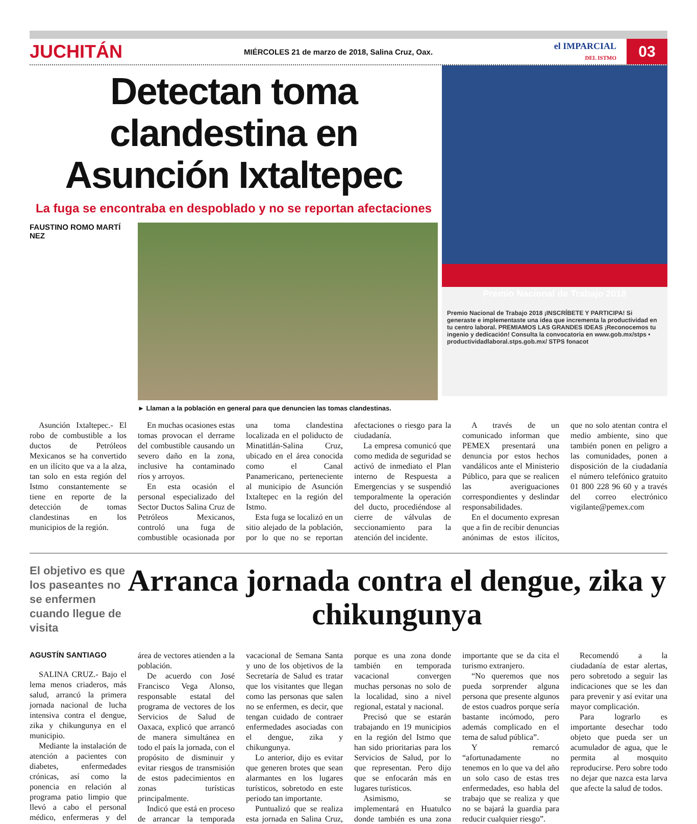JUCHITÁN
MIÉRCOLES 21 de marzo de 2018, Salina Cruz, Oax.
el IMPARCIAL
DEL ISTMO
03
Detectan toma clandestina en Asunción Ixtaltepec
La fuga se encontraba en despoblado y no se reportan afectaciones
FAUSTINO ROMO MARTÍ NEZ
► Llaman a la población en general para que denuncien las tomas clandestinas.
Premio Nacional de Trabajo 2018
Premio Nacional de Trabajo 2018 ¡INSCRÍBETE Y PARTICIPA! Si generaste e implementaste una idea que incrementa la productividad en tu centro laboral. PREMIAMOS LAS GRANDES IDEAS ¡Reconocemos tu ingenio y dedicación! Consulta la convocatoria en www.gob.mx/stps • productividadlaboral.stps.gob.mx/ STPS fonacot
Asunción Ixtaltepec.- El robo de combustible a los ductos de Petróleos Mexicanos se ha convertido en un ilícito que va a la alza, tan solo en esta región del Istmo constantemente se tiene en reporte de la detección de tomas clandestinas en los municipios de la región.
En muchas ocasiones estas tomas provocan el derrame del combustible causando un severo daño en la zona, inclusive ha contaminado ríos y arroyos.
En esta ocasión el personal especializado del Sector Ductos Salina Cruz de Petróleos Mexicanos, controló una fuga de combustible ocasionada por una toma clandestina localizada en el poliducto de Minatitlán-Salina Cruz, ubicado en el área conocida como el Canal Panamericano, perteneciente al municipio de Asunción Ixtaltepec en la región del Istmo.
Esta fuga se localizó en un sitio alejado de la población, por lo que no se reportan afectaciones o riesgo para la ciudadanía.
La empresa comunicó que como medida de seguridad se activó de inmediato el Plan interno de Respuesta a Emergencias y se suspendió temporalmente la operación del ducto, procediéndose al cierre de válvulas de seccionamiento para la atención del incidente.
A través de un comunicado informan que PEMEX presentará una denuncia por estos hechos vandálicos ante el Ministerio Público, para que se realicen las averiguaciones correspondientes y deslindar responsabilidades.
En el documento expresan que a fin de recibir denuncias anónimas de estos ilícitos, que no solo atentan contra el medio ambiente, sino que también ponen en peligro a las comunidades, ponen a disposición de la ciudadanía el número telefónico gratuito 01 800 228 96 60 y a través del correo electrónico vigilante@pemex.com
El objetivo es que los paseantes no se enfermen cuando llegue de visita
Arranca jornada contra el dengue, zika y chikungunya
AGUSTÍN SANTIAGO
SALINA CRUZ.- Bajo el lema menos criaderos, más salud, arrancó la primera jornada nacional de lucha intensiva contra el dengue, zika y chikungunya en el municipio.
Mediante la instalación de atención a pacientes con diabetes, enfermedades crónicas, así como la ponencia en relación al programa patio limpio que llevó a cabo el personal médico, enfermeras y del área de vectores atienden a la población.
De acuerdo con José Francisco Vega Alonso, responsable estatal del programa de vectores de los Servicios de Salud de Oaxaca, explicó que arrancó de manera simultánea en todo el país la jornada, con el propósito de disminuir y evitar riesgos de transmisión de estos padecimientos en zonas turísticas principalmente.
Indicó que está en proceso de arrancar la temporada vacacional de Semana Santa y uno de los objetivos de la Secretaría de Salud es tratar que los visitantes que llegan como las personas que salen no se enfermen, es decir, que tengan cuidado de contraer enfermedades asociadas con el dengue, zika y chikungunya.
Lo anterior, dijo es evitar que generen brotes que sean alarmantes en los lugares turísticos, sobretodo en este periodo tan importante.
Puntualizó que se realiza esta jornada en Salina Cruz, porque es una zona donde también en temporada vacacional convergen muchas personas no solo de la localidad, sino a nivel regional, estatal y nacional.
Precisó que se estarán trabajando en 19 municipios en la región del Istmo que han sido prioritarias para los Servicios de Salud, por lo que representan. Pero dijo que se enfocarán más en lugares turísticos.
Asimismo, se implementará en Huatulco donde también es una zona importante que se da cita el turismo extranjero.
“No queremos que nos pueda sorprender alguna persona que presente algunos de estos cuadros porque sería bastante incómodo, pero además complicado en el tema de salud pública”.
Y remarcó “afortunadamente no tenemos en lo que va del año un solo caso de estas tres enfermedades, eso habla del trabajo que se realiza y que no se bajará la guardia para reducir cualquier riesgo”.
Recomendó a la ciudadanía de estar alertas, pero sobretodo a seguir las indicaciones que se les dan para prevenir y así evitar una mayor complicación.
Para lograrlo es importante desechar todo objeto que pueda ser un acumulador de agua, que le permita al mosquito reproducirse. Pero sobre todo no dejar que nazca esta larva que afecte la salud de todos.